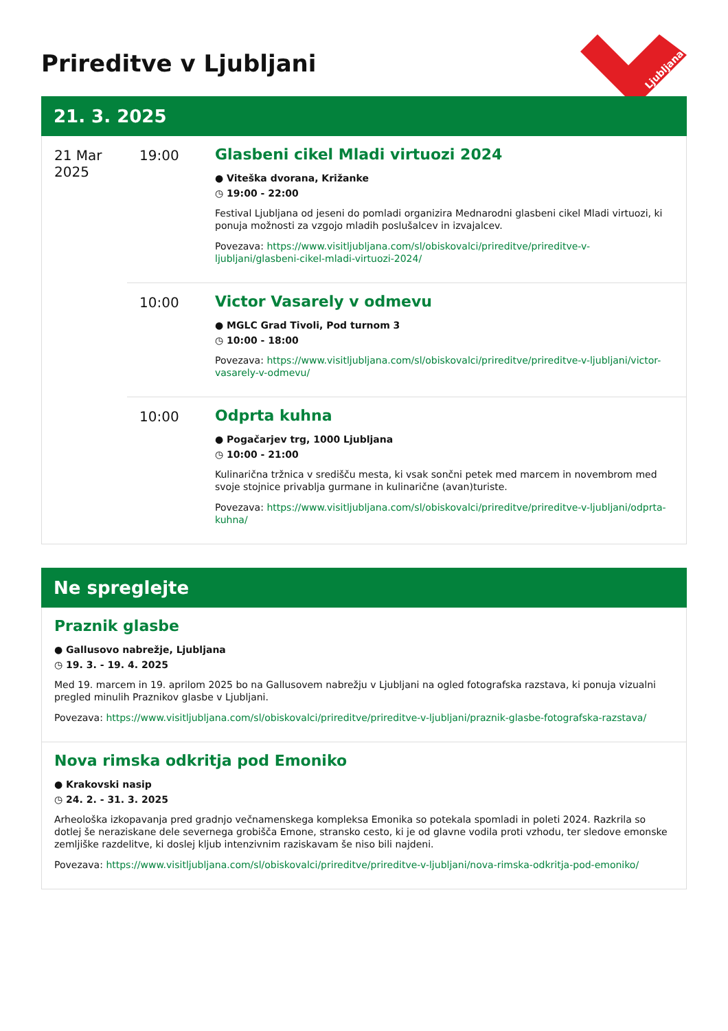Prireditve v Ljubljani
Ljubljana
21. 3. 2025
21 Mar 2025
19:00 Glasbeni cikel Mladi virtuozi 2024
● Viteška dvorana, Križanke
◷ 19:00 - 22:00
Festival Ljubljana od jeseni do pomladi organizira Mednarodni glasbeni cikel Mladi virtuozi, ki ponuja možnosti za vzgojo mladih poslušalcev in izvajalcev.
Povezava: https://www.visitljubljana.com/sl/obiskovalci/prireditve/prireditve-v-ljubljani/glasbeni-cikel-mladi-virtuozi-2024/
10:00 Victor Vasarely v odmevu
● MGLC Grad Tivoli, Pod turnom 3
◷ 10:00 - 18:00
Povezava: https://www.visitljubljana.com/sl/obiskovalci/prireditve/prireditve-v-ljubljani/victor-vasarely-v-odmevu/
10:00 Odprta kuhna
● Pogačarjev trg, 1000 Ljubljana
◷ 10:00 - 21:00
Kulinarična tržnica v središču mesta, ki vsak sončni petek med marcem in novembrom med svoje stojnice privablja gurmane in kulinarične (avan)turiste.
Povezava: https://www.visitljubljana.com/sl/obiskovalci/prireditve/prireditve-v-ljubljani/odprta-kuhna/
Ne spreglejte
Praznik glasbe
● Gallusovo nabrežje, Ljubljana
◷ 19. 3. - 19. 4. 2025
Med 19. marcem in 19. aprilom 2025 bo na Gallusovem nabrežju v Ljubljani na ogled fotografska razstava, ki ponuja vizualni pregled minulih Praznikov glasbe v Ljubljani.
Povezava: https://www.visitljubljana.com/sl/obiskovalci/prireditve/prireditve-v-ljubljani/praznik-glasbe-fotografska-razstava/
Nova rimska odkritja pod Emoniko
● Krakovski nasip
◷ 24. 2. - 31. 3. 2025
Arheološka izkopavanja pred gradnjo večnamenskega kompleksa Emonika so potekala spomladi in poleti 2024. Razkrila so dotlej še neraziskane dele severnega grobišča Emone, stransko cesto, ki je od glavne vodila proti vzhodu, ter sledove emonske zemljiške razdelitve, ki doslej kljub intenzivnim raziskavam še niso bili najdeni.
Povezava: https://www.visitljubljana.com/sl/obiskovalci/prireditve/prireditve-v-ljubljani/nova-rimska-odkritja-pod-emoniko/